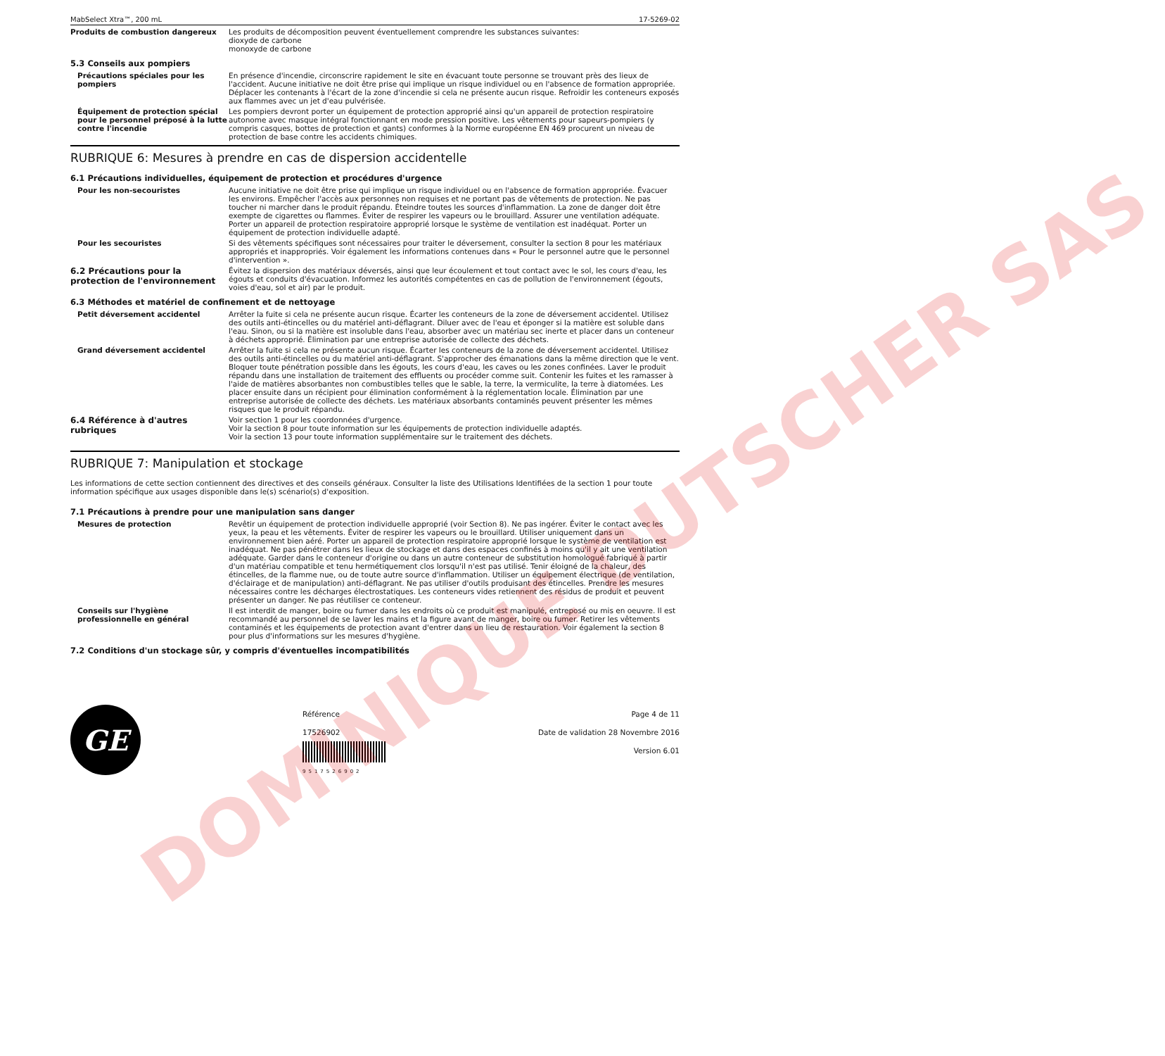DOMINIQUE DUTSCHER SAS
MabSelect Xtra™, 200 mL 17-5269-02
Produits de combustion dangereux Les produits de décomposition peuvent éventuellement comprendre les substances suivantes:
dioxyde de carbone
monoxyde de carbone
5.3 Conseils aux pompiers
Précautions spéciales pour les pompiers
En présence d'incendie, circonscrire rapidement le site en évacuant toute personne se trouvant près des lieux de l'accident. Aucune initiative ne doit être prise qui implique un risque individuel ou en l'absence de formation appropriée. Déplacer les contenants à l'écart de la zone d'incendie si cela ne présente aucun risque. Refroidir les conteneurs exposés aux flammes avec un jet d'eau pulvérisée.
Équipement de protection spécial pour le personnel préposé à la lutte contre l'incendie
Les pompiers devront porter un équipement de protection approprié ainsi qu'un appareil de protection respiratoire autonome avec masque intégral fonctionnant en mode pression positive. Les vêtements pour sapeurs-pompiers (y compris casques, bottes de protection et gants) conformes à la Norme européenne EN 469 procurent un niveau de protection de base contre les accidents chimiques.
RUBRIQUE 6: Mesures à prendre en cas de dispersion accidentelle
6.1 Précautions individuelles, équipement de protection et procédures d'urgence
Pour les non-secouristes Aucune initiative ne doit être prise qui implique un risque individuel ou en l'absence de formation appropriée. Évacuer les environs. Empêcher l'accès aux personnes non requises et ne portant pas de vêtements de protection. Ne pas toucher ni marcher dans le produit répandu. Éteindre toutes les sources d'inflammation. La zone de danger doit être exempte de cigarettes ou flammes. Éviter de respirer les vapeurs ou le brouillard. Assurer une ventilation adéquate. Porter un appareil de protection respiratoire approprié lorsque le système de ventilation est inadéquat. Porter un équipement de protection individuelle adapté.
Pour les secouristes Si des vêtements spécifiques sont nécessaires pour traiter le déversement, consulter la section 8 pour les matériaux appropriés et inappropriés. Voir également les informations contenues dans « Pour le personnel autre que le personnel d'intervention ».
6.2 Précautions pour la protection de l'environnement
Évitez la dispersion des matériaux déversés, ainsi que leur écoulement et tout contact avec le sol, les cours d'eau, les égouts et conduits d'évacuation. Informez les autorités compétentes en cas de pollution de l'environnement (égouts, voies d'eau, sol et air) par le produit.
6.3 Méthodes et matériel de confinement et de nettoyage
Petit déversement accidentel Arrêter la fuite si cela ne présente aucun risque. Écarter les conteneurs de la zone de déversement accidentel. Utilisez des outils anti-étincelles ou du matériel anti-déflagrant. Diluer avec de l'eau et éponger si la matière est soluble dans l'eau. Sinon, ou si la matière est insoluble dans l'eau, absorber avec un matériau sec inerte et placer dans un conteneur à déchets approprié. Élimination par une entreprise autorisée de collecte des déchets.
Grand déversement accidentel Arrêter la fuite si cela ne présente aucun risque. Écarter les conteneurs de la zone de déversement accidentel. Utilisez des outils anti-étincelles ou du matériel anti-déflagrant. S'approcher des émanations dans la même direction que le vent. Bloquer toute pénétration possible dans les égouts, les cours d'eau, les caves ou les zones confinées. Laver le produit répandu dans une installation de traitement des effluents ou procéder comme suit. Contenir les fuites et les ramasser à l'aide de matières absorbantes non combustibles telles que le sable, la terre, la vermiculite, la terre à diatomées. Les placer ensuite dans un récipient pour élimination conformément à la réglementation locale. Élimination par une entreprise autorisée de collecte des déchets. Les matériaux absorbants contaminés peuvent présenter les mêmes risques que le produit répandu.
6.4 Référence à d'autres rubriques
Voir section 1 pour les coordonnées d'urgence.
Voir la section 8 pour toute information sur les équipements de protection individuelle adaptés.
Voir la section 13 pour toute information supplémentaire sur le traitement des déchets.
RUBRIQUE 7: Manipulation et stockage
Les informations de cette section contiennent des directives et des conseils généraux. Consulter la liste des Utilisations Identifiées de la section 1 pour toute information spécifique aux usages disponible dans le(s) scénario(s) d'exposition.
7.1 Précautions à prendre pour une manipulation sans danger
Mesures de protection Revêtir un équipement de protection individuelle approprié (voir Section 8). Ne pas ingérer. Éviter le contact avec les yeux, la peau et les vêtements. Éviter de respirer les vapeurs ou le brouillard. Utiliser uniquement dans un environnement bien aéré. Porter un appareil de protection respiratoire approprié lorsque le système de ventilation est inadéquat. Ne pas pénétrer dans les lieux de stockage et dans des espaces confinés à moins qu'il y ait une ventilation adéquate. Garder dans le conteneur d'origine ou dans un autre conteneur de substitution homologué fabriqué à partir d'un matériau compatible et tenu hermétiquement clos lorsqu'il n'est pas utilisé. Tenir éloigné de la chaleur, des étincelles, de la flamme nue, ou de toute autre source d'inflammation. Utiliser un équipement électrique (de ventilation, d'éclairage et de manipulation) anti-déflagrant. Ne pas utiliser d'outils produisant des étincelles. Prendre les mesures nécessaires contre les décharges électrostatiques. Les conteneurs vides retiennent des résidus de produit et peuvent présenter un danger. Ne pas réutiliser ce conteneur.
Conseils sur l'hygiène professionnelle en général
Il est interdit de manger, boire ou fumer dans les endroits où ce produit est manipulé, entreposé ou mis en oeuvre. Il est recommandé au personnel de se laver les mains et la figure avant de manger, boire ou fumer. Retirer les vêtements contaminés et les équipements de protection avant d'entrer dans un lieu de restauration. Voir également la section 8 pour plus d'informations sur les mesures d'hygiène.
7.2 Conditions d'un stockage sûr, y compris d'éventuelles incompatibilités
GE
Référence
17526902
9517526902
Page 4 de 11
Date de validation 28 Novembre 2016
Version 6.01